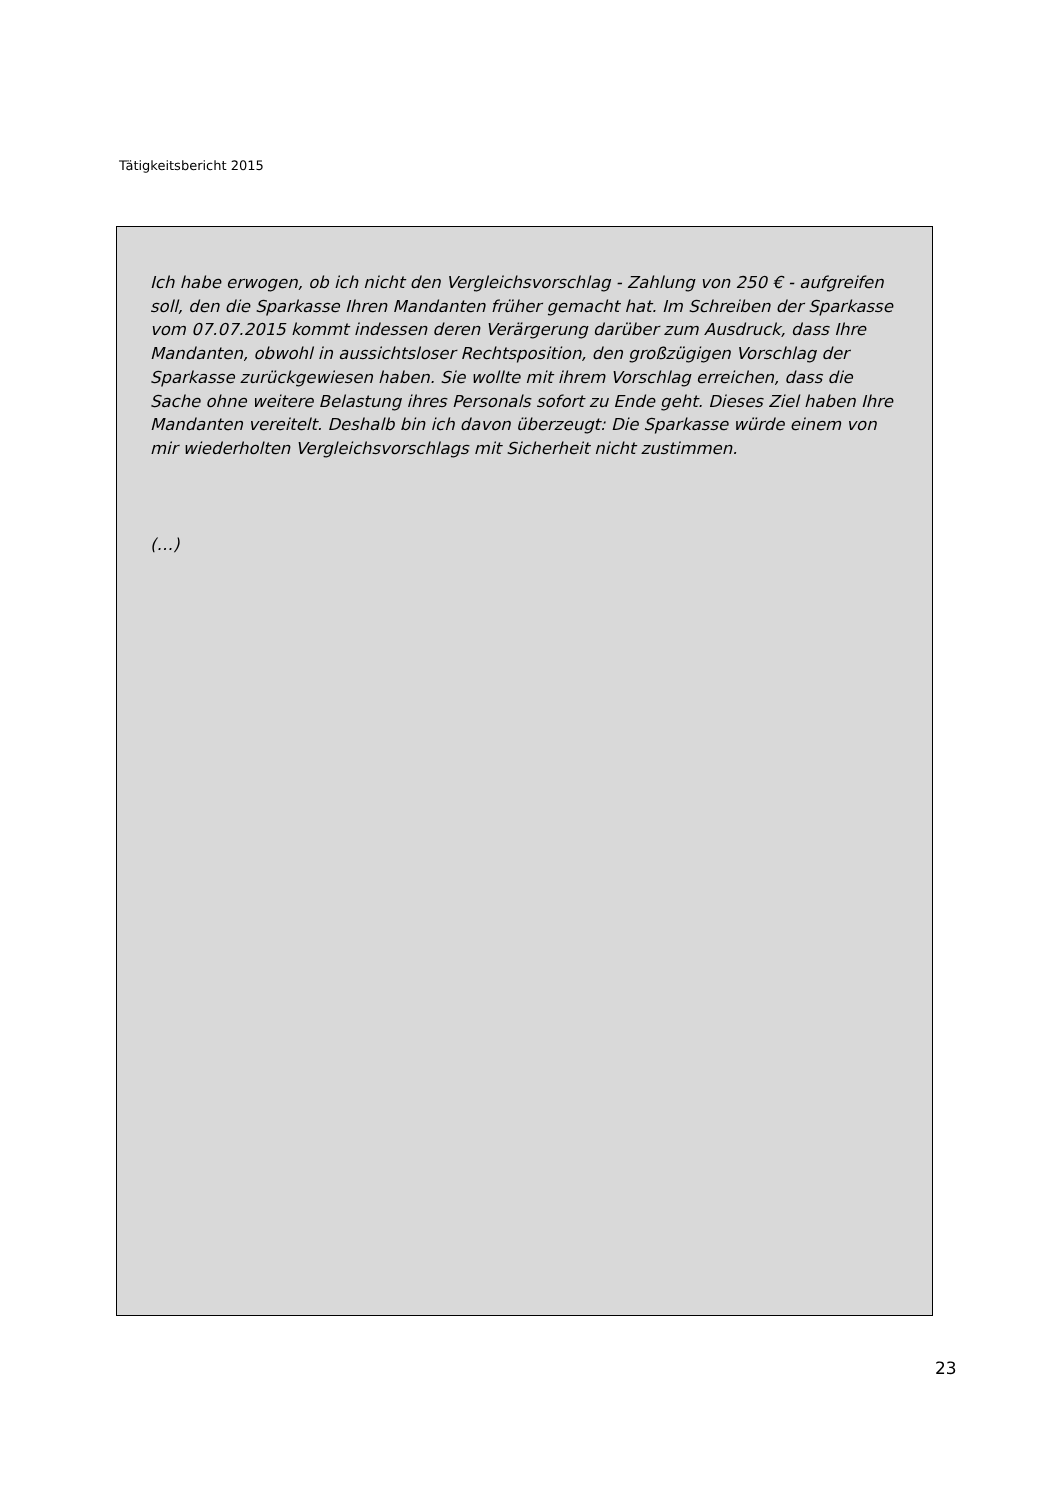Tätigkeitsbericht 2015
Ich habe erwogen, ob ich nicht den Vergleichsvorschlag - Zahlung von 250 € - aufgreifen soll, den die Sparkasse Ihren Mandanten früher gemacht hat. Im Schreiben der Sparkasse vom 07.07.2015 kommt indessen deren Verärgerung darüber zum Ausdruck, dass Ihre Mandanten, obwohl in aussichtsloser Rechtsposition, den großzügigen Vorschlag der Sparkasse zurückgewiesen haben. Sie wollte mit ihrem Vorschlag erreichen, dass die Sache ohne weitere Belastung ihres Personals sofort zu Ende geht. Dieses Ziel haben Ihre Mandanten vereitelt. Deshalb bin ich davon überzeugt: Die Sparkasse würde einem von mir wiederholten Vergleichsvorschlags mit Sicherheit nicht zustimmen.
(…)
23